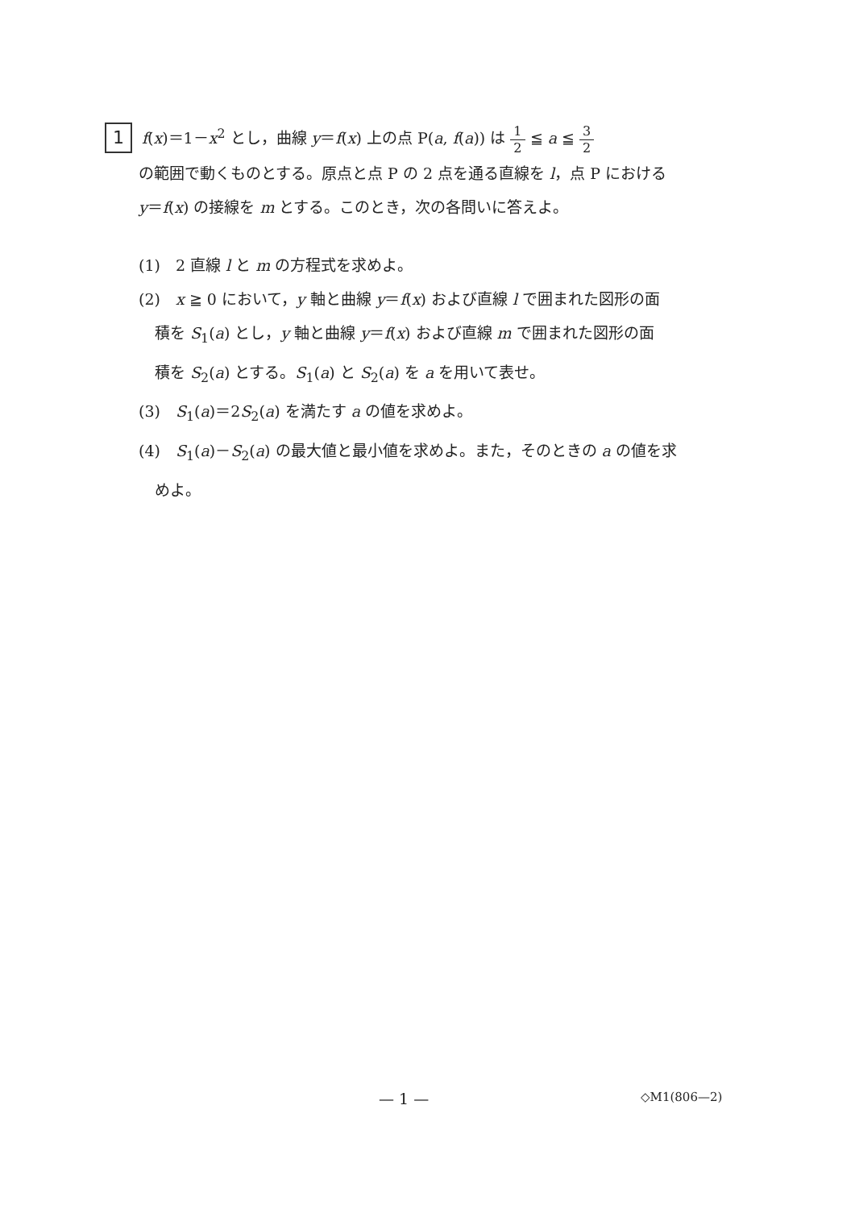1 f(x)＝1－x<sup>2</sup> とし，曲線 y＝f(x) 上の点 P(a, f(a)) は 1 2 ≦ a ≦ 3 2
の範囲で動くものとする。原点と点 P の 2 点を通る直線を l，点 P における
y＝f(x) の接線を m とする。このとき，次の各問いに答えよ。
(1)　2 直線 l と m の方程式を求めよ。
(2)　x ≧ 0 において，y 軸と曲線 y＝f(x) および直線 l で囲まれた図形の面
積を S<sub>1</sub>(a) とし，y 軸と曲線 y＝f(x) および直線 m で囲まれた図形の面
積を S<sub>2</sub>(a) とする。S<sub>1</sub>(a) と S<sub>2</sub>(a) を a を用いて表せ。
(3)　S<sub>1</sub>(a)＝2S<sub>2</sub>(a) を満たす a の値を求めよ。
(4)　S<sub>1</sub>(a)－S<sub>2</sub>(a) の最大値と最小値を求めよ。また，そのときの a の値を求
めよ。
— 1 — ◇M1(806—2)